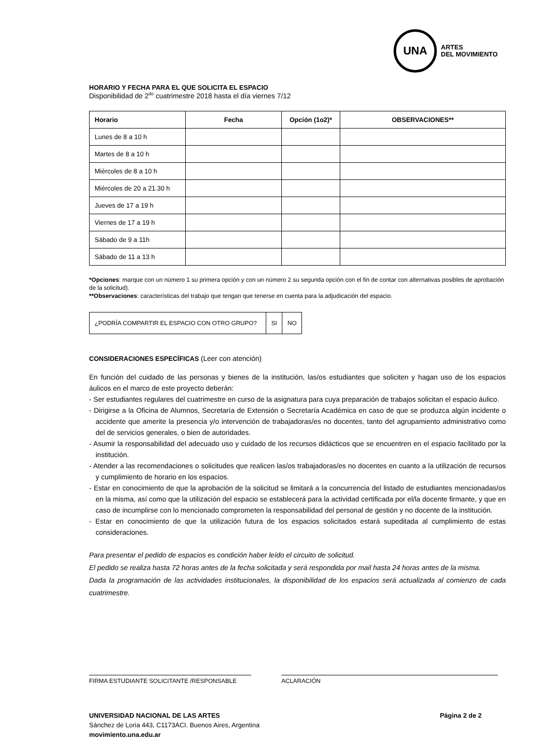UNA
ARTES
DEL MOVIMIENTO
HORARIO Y FECHA PARA EL QUE SOLICITA EL ESPACIO
Disponibilidad de 2<sup>do</sup> cuatrimestre 2018 hasta el día viernes 7/12
| Horario | Fecha | Opción (1o2)* | OBSERVACIONES** |
| --- | --- | --- | --- |
| Lunes de 8 a 10 h | | | |
| Martes de 8 a 10 h | | | |
| Miércoles de 8 a 10 h | | | |
| Miércoles de 20 a 21.30 h | | | |
| Jueves de 17 a 19 h | | | |
| Viernes de 17 a 19 h | | | |
| Sábado de 9 a 11h | | | |
| Sábado de 11 a 13 h | | | |
*Opciones: marque con un número 1 su primera opción y con un número 2 su segunda opción con el fin de contar con alternativas posibles de aprobación de la solicitud).
**Observaciones: características del trabajo que tengan que tenerse en cuenta para la adjudicación del espacio.
| ¿PODRÍA COMPARTIR EL ESPACIO CON OTRO GRUPO? | SI | NO |
CONSIDERACIONES ESPECÍFICAS (Leer con atención)
En función del cuidado de las personas y bienes de la institución, las/os estudiantes que soliciten y hagan uso de los espacios áulicos en el marco de este proyecto deberán:
- Ser estudiantes regulares del cuatrimestre en curso de la asignatura para cuya preparación de trabajos solicitan el espacio áulico.
- Dirigirse a la Oficina de Alumnos, Secretaría de Extensión o Secretaría Académica en caso de que se produzca algún incidente o accidente que amerite la presencia y/o intervención de trabajadoras/es no docentes, tanto del agrupamiento administrativo como del de servicios generales, o bien de autoridades.
- Asumir la responsabilidad del adecuado uso y cuidado de los recursos didácticos que se encuentren en el espacio facilitado por la institución.
- Atender a las recomendaciones o solicitudes que realicen las/os trabajadoras/es no docentes en cuanto a la utilización de recursos y cumplimiento de horario en los espacios.
- Estar en conocimiento de que la aprobación de la solicitud se limitará a la concurrencia del listado de estudiantes mencionadas/os en la misma, así como que la utilización del espacio se establecerá para la actividad certificada por el/la docente firmante, y que en caso de incumplirse con lo mencionado comprometen la responsabilidad del personal de gestión y no docente de la institución.
- Estar en conocimiento de que la utilización futura de los espacios solicitados estará supeditada al cumplimiento de estas consideraciones.
Para presentar el pedido de espacios es condición haber leído el circuito de solicitud.
El pedido se realiza hasta 72 horas antes de la fecha solicitada y será respondida por mail hasta 24 horas antes de la misma.
Dada la programación de las actividades institucionales, la disponibilidad de los espacios será actualizada al comienzo de cada cuatrimestre.
FIRMA ESTUDIANTE SOLICITANTE /RESPONSABLE ACLARACIÓN
UNIVERSIDAD NACIONAL DE LAS ARTES Página 2 de 2
Sánchez de Loria 443, C1173ACI. Buenos Aires, Argentina
movimiento.una.edu.ar